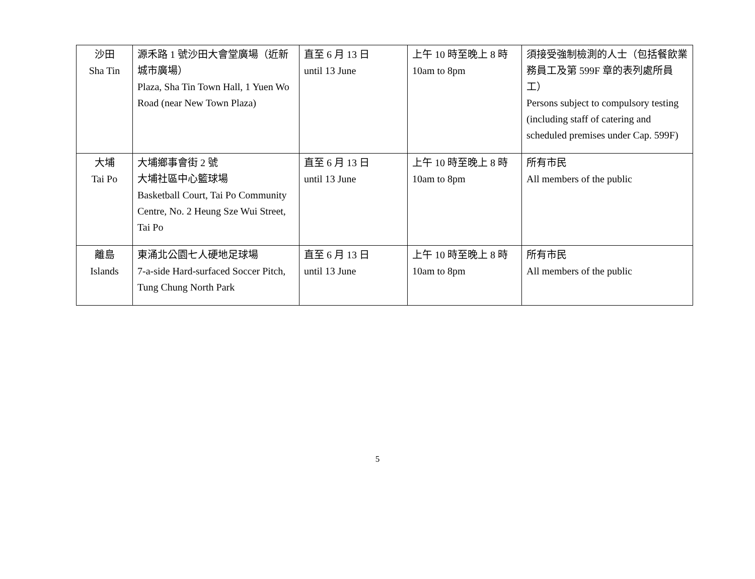| 沙田 Sha Tin | 源禾路 1 號沙田大會堂廣場（近新城市廣場） Plaza, Sha Tin Town Hall, 1 Yuen Wo Road (near New Town Plaza) | 直至 6 月 13 日 until 13 June | 上午 10 時至晚上 8 時 10am to 8pm | 須接受強制檢測的人士（包括餐飲業務員工及第 599F 章的表列處所員工） Persons subject to compulsory testing (including staff of catering and scheduled premises under Cap. 599F) |
| 大埔 Tai Po | 大埔鄉事會街 2 號 大埔社區中心籃球場 Basketball Court, Tai Po Community Centre, No. 2 Heung Sze Wui Street, Tai Po | 直至 6 月 13 日 until 13 June | 上午 10 時至晚上 8 時 10am to 8pm | 所有市民 All members of the public |
| 離島 Islands | 東涌北公園七人硬地足球場 7-a-side Hard-surfaced Soccer Pitch, Tung Chung North Park | 直至 6 月 13 日 until 13 June | 上午 10 時至晚上 8 時 10am to 8pm | 所有市民 All members of the public |
5